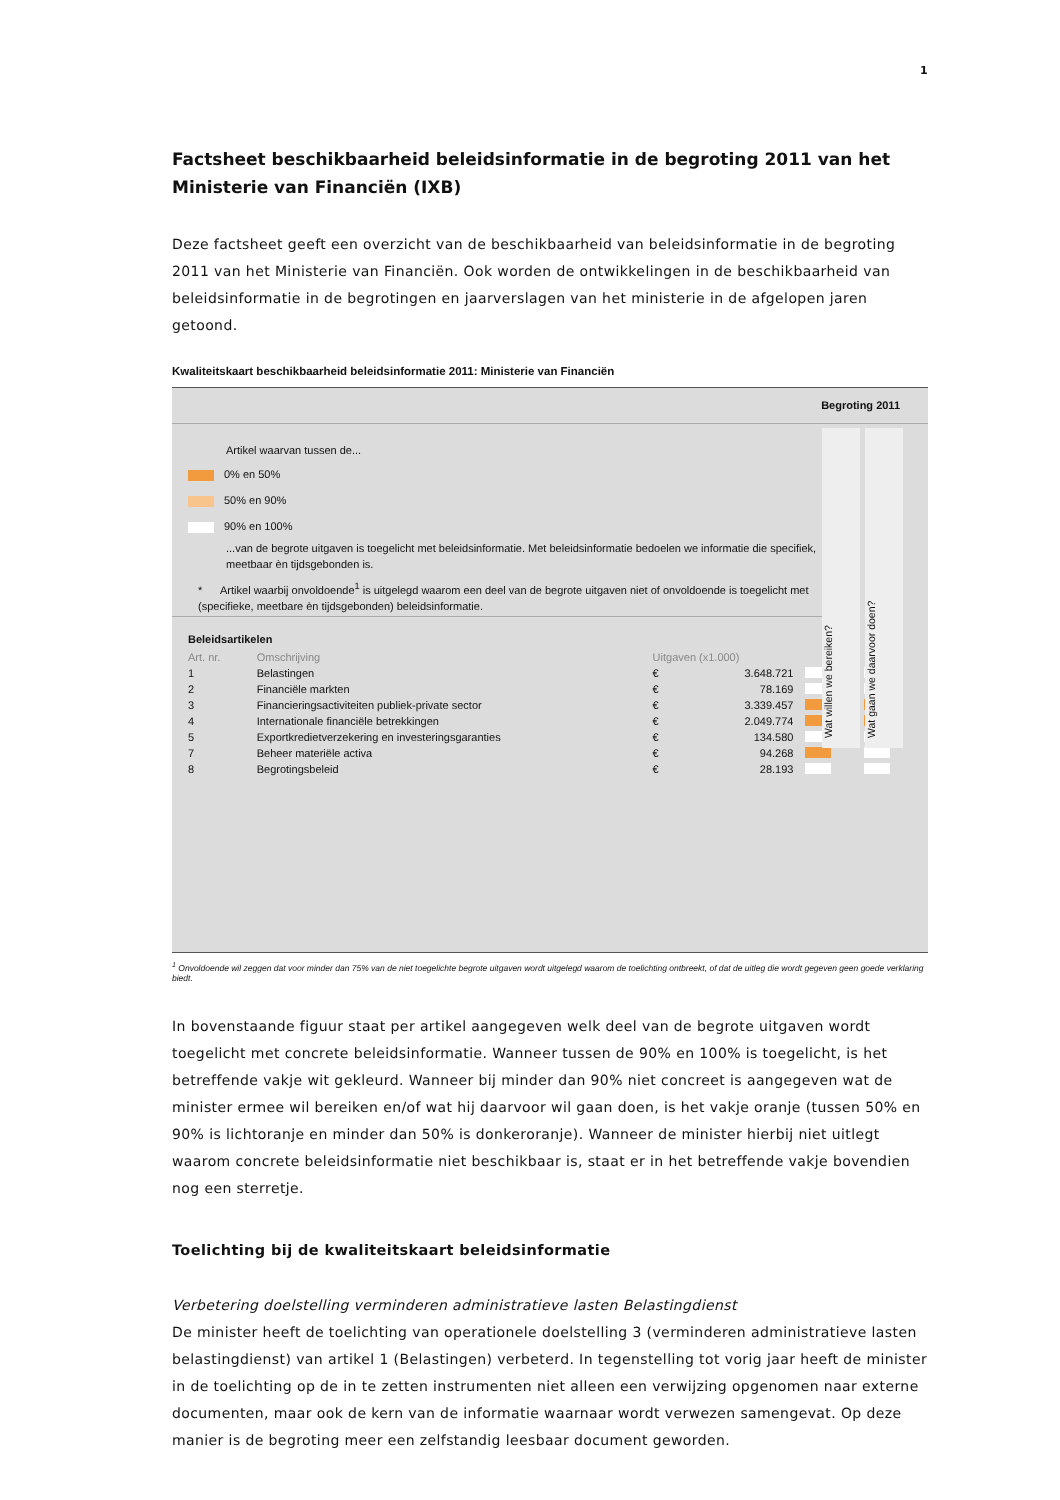1
Factsheet beschikbaarheid beleidsinformatie in de begroting 2011 van het Ministerie van Financiën (IXB)
Deze factsheet geeft een overzicht van de beschikbaarheid van beleidsinformatie in de begroting 2011 van het Ministerie van Financiën. Ook worden de ontwikkelingen in de beschikbaarheid van beleidsinformatie in de begrotingen en jaarverslagen van het ministerie in de afgelopen jaren getoond.
Kwaliteitskaart beschikbaarheid beleidsinformatie 2011: Ministerie van Financiën
Begroting 2011
Artikel waarvan tussen de...
0% en 50%
50% en 90%
90% en 100%
...van de begrote uitgaven is toegelicht met beleidsinformatie. Met beleidsinformatie bedoelen we informatie die specifiek, meetbaar èn tijdsgebonden is.
* Artikel waarbij onvoldoende<sup>1</sup> is uitgelegd waarom een deel van de begrote uitgaven niet of onvoldoende is toegelicht met (specifieke, meetbare èn tijdsgebonden) beleidsinformatie.
Wat willen we bereiken?
Wat gaan we daarvoor doen?
Beleidsartikelen
| Art. nr. | Omschrijving | Uitgaven (x1.000) | | | |
| --- | --- | --- | --- | --- | --- |
| 1 | Belastingen | € | 3.648.721 | | |
| 2 | Financiële markten | € | 78.169 | | |
| 3 | Financieringsactiviteiten publiek-private sector | € | 3.339.457 | | |
| 4 | Internationale financiële betrekkingen | € | 2.049.774 | | |
| 5 | Exportkredietverzekering en investeringsgaranties | € | 134.580 | | |
| 7 | Beheer materiële activa | € | 94.268 | | |
| 8 | Begrotingsbeleid | € | 28.193 | | |
<sup>1</sup> Onvoldoende wil zeggen dat voor minder dan 75% van de niet toegelichte begrote uitgaven wordt uitgelegd waarom de toelichting ontbreekt, of dat de uitleg die wordt gegeven geen goede verklaring biedt.
In bovenstaande figuur staat per artikel aangegeven welk deel van de begrote uitgaven wordt toegelicht met concrete beleidsinformatie. Wanneer tussen de 90% en 100% is toegelicht, is het betreffende vakje wit gekleurd. Wanneer bij minder dan 90% niet concreet is aangegeven wat de minister ermee wil bereiken en/of wat hij daarvoor wil gaan doen, is het vakje oranje (tussen 50% en 90% is lichtoranje en minder dan 50% is donkeroranje). Wanneer de minister hierbij niet uitlegt waarom concrete beleidsinformatie niet beschikbaar is, staat er in het betreffende vakje bovendien nog een sterretje.
Toelichting bij de kwaliteitskaart beleidsinformatie
Verbetering doelstelling verminderen administratieve lasten Belastingdienst
De minister heeft de toelichting van operationele doelstelling 3 (verminderen administratieve lasten belastingdienst) van artikel 1 (Belastingen) verbeterd. In tegenstelling tot vorig jaar heeft de minister in de toelichting op de in te zetten instrumenten niet alleen een verwijzing opgenomen naar externe documenten, maar ook de kern van de informatie waarnaar wordt verwezen samengevat. Op deze manier is de begroting meer een zelfstandig leesbaar document geworden.